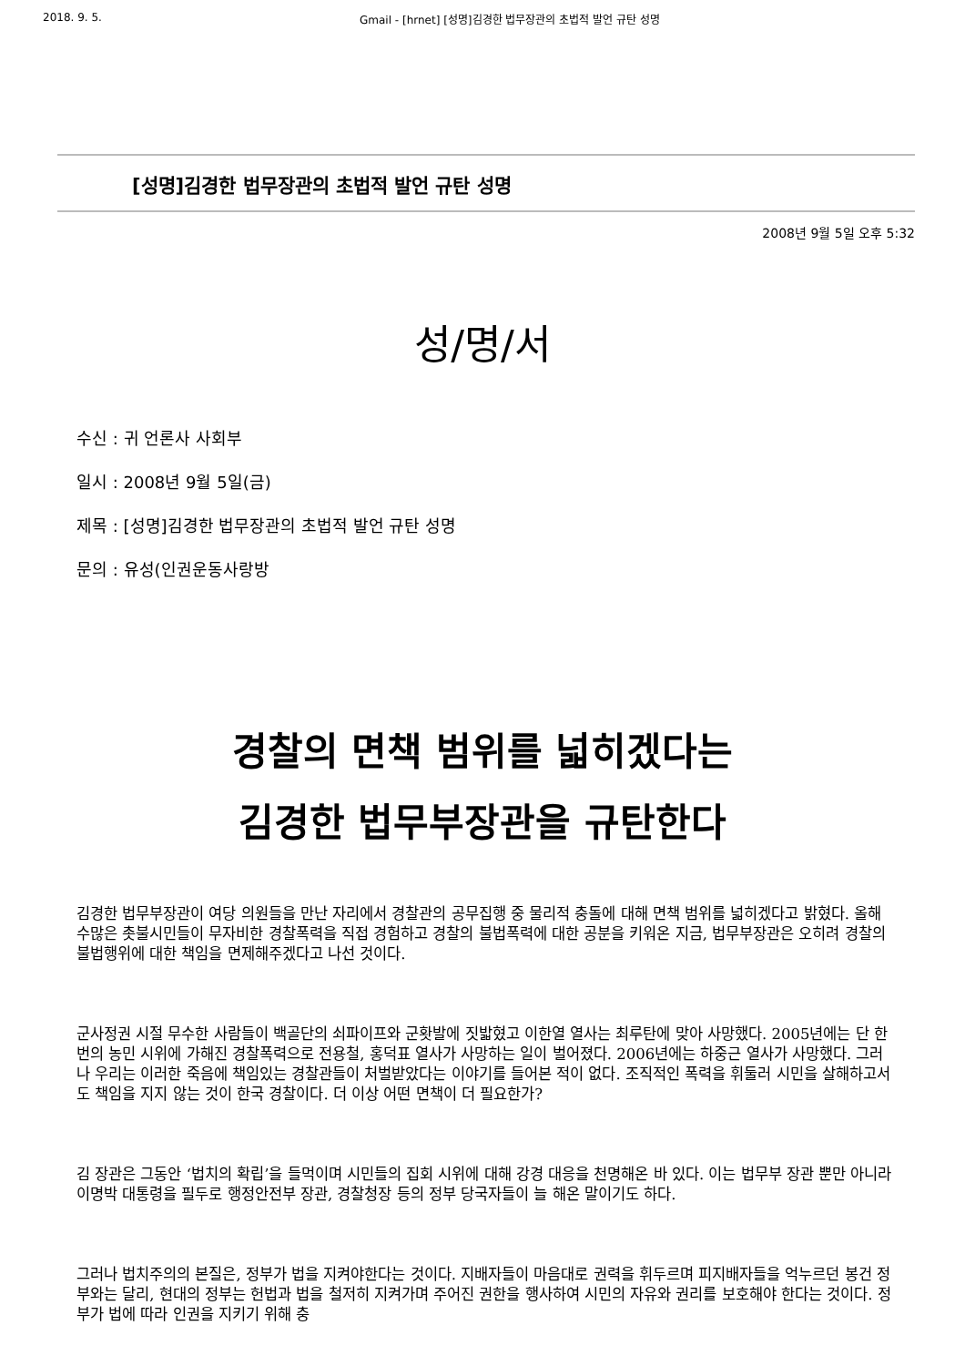2018. 9. 5. Gmail - [hrnet] [성명]김경한 법무장관의 초법적 발언 규탄 성명
[성명]김경한 법무장관의 초법적 발언 규탄 성명
2008년 9월 5일 오후 5:32
성/명/서
수신 : 귀 언론사 사회부
일시 : 2008년 9월 5일(금)
제목 : [성명]김경한 법무장관의 초법적 발언 규탄 성명
문의 : 유성(인권운동사랑방
경찰의 면책 범위를 넓히겠다는
김경한 법무부장관을 규탄한다
김경한 법무부장관이 여당 의원들을 만난 자리에서 경찰관의 공무집행 중 물리적 충돌에 대해 면책 범위를 넓히겠다고 밝혔다. 올해 수많은 촛불시민들이 무자비한 경찰폭력을 직접 경험하고 경찰의 불법폭력에 대한 공분을 키워온 지금, 법무부장관은 오히려 경찰의 불법행위에 대한 책임을 면제해주겠다고 나선 것이다.
군사정권 시절 무수한 사람들이 백골단의 쇠파이프와 군홧발에 짓밟혔고 이한열 열사는 최루탄에 맞아 사망했다. 2005년에는 단 한번의 농민 시위에 가해진 경찰폭력으로 전용철, 홍덕표 열사가 사망하는 일이 벌어졌다. 2006년에는 하중근 열사가 사망했다. 그러나 우리는 이러한 죽음에 책임있는 경찰관들이 처벌받았다는 이야기를 들어본 적이 없다. 조직적인 폭력을 휘둘러 시민을 살해하고서도 책임을 지지 않는 것이 한국 경찰이다. 더 이상 어떤 면책이 더 필요한가?
김 장관은 그동안 ‘법치의 확립’을 들먹이며 시민들의 집회 시위에 대해 강경 대응을 천명해온 바 있다. 이는 법무부 장관 뿐만 아니라 이명박 대통령을 필두로 행정안전부 장관, 경찰청장 등의 정부 당국자들이 늘 해온 말이기도 하다.
그러나 법치주의의 본질은, 정부가 법을 지켜야한다는 것이다. 지배자들이 마음대로 권력을 휘두르며 피지배자들을 억누르던 봉건 정부와는 달리, 현대의 정부는 헌법과 법을 철저히 지켜가며 주어진 권한을 행사하여 시민의 자유와 권리를 보호해야 한다는 것이다. 정부가 법에 따라 인권을 지키기 위해 충